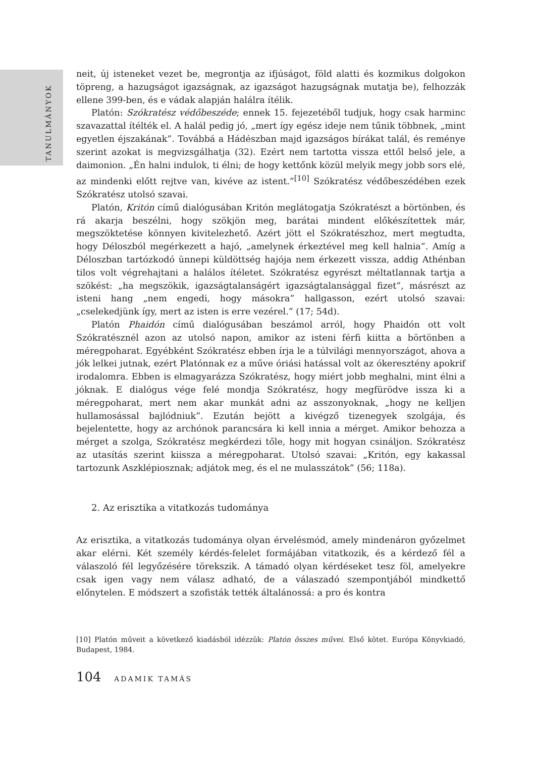TANULMÁNYOK
neit, új isteneket vezet be, megrontja az ifjúságot, föld alatti és kozmikus dolgokon töpreng, a hazugságot igazságnak, az igazságot hazugságnak mutatja be), felhozzák ellene 399-ben, és e vádak alapján halálra ítélik.
Platón: Szókratész védőbeszéde; ennek 15. fejezetéből tudjuk, hogy csak harminc szavazattal ítélték el. A halál pedig jó, „mert így egész ideje nem tűnik többnek, „mint egyetlen éjszakának”. Továbbá a Hádészban majd igazságos bírákat talál, és reménye szerint azokat is megvizsgálhatja (32). Ezért nem tartotta vissza ettől belső jele, a daimonion. „Én halni indulok, ti élni; de hogy kettőnk közül melyik megy jobb sors elé, az mindenki előtt rejtve van, kivéve az istent.”<sup>[10]</sup> Szókratész védőbeszédében ezek Szókratész utolsó szavai.
Platón, Kritón című dialógusában Kritón meglátogatja Szókratészt a börtönben, és rá akarja beszélni, hogy szökjön meg, barátai mindent előkészítettek már, megszöktetése könnyen kivitelezhető. Azért jött el Szókratészhoz, mert megtudta, hogy Déloszból megérkezett a hajó, „amelynek érkeztével meg kell halnia”. Amíg a Déloszban tartózkodó ünnepi küldöttség hajója nem érkezett vissza, addig Athénban tilos volt végrehajtani a halálos ítéletet. Szókratész egyrészt méltatlannak tartja a szökést: „ha megszökik, igazságtalanságért igazságtalansággal fizet”, másrészt az isteni hang „nem engedi, hogy másokra” hallgasson, ezért utolsó szavai: „cselekedjünk így, mert az isten is erre vezérel.” (17; 54d).
Platón Phaidón című dialógusában beszámol arról, hogy Phaidón ott volt Szókratésznél azon az utolsó napon, amikor az isteni férfi kiitta a börtönben a méregpoharat. Egyébként Szókratész ebben írja le a túlvilági mennyországot, ahova a jók lelkei jutnak, ezért Platónnak ez a műve óriási hatással volt az ókeresztény apokrif irodalomra. Ebben is elmagyarázza Szókratész, hogy miért jobb meghalni, mint élni a jóknak. E dialógus vége felé mondja Szókratész, hogy megfürödve issza ki a méregpoharat, mert nem akar munkát adni az asszonyoknak, „hogy ne kelljen hullamosással bajlódniuk”. Ezután bejött a kivégző tizenegyek szolgája, és bejelentette, hogy az archónok parancsára ki kell innia a mérget. Amikor behozza a mérget a szolga, Szókratész megkérdezi tőle, hogy mit hogyan csináljon. Szókratész az utasítás szerint kiissza a méregpoharat. Utolsó szavai: „Kritón, egy kakassal tartozunk Aszklépiosznak; adjátok meg, és el ne mulasszátok” (56; 118a).
2. Az erisztika a vitatkozás tudománya
Az erisztika, a vitatkozás tudománya olyan érvelésmód, amely mindenáron győzelmet akar elérni. Két személy kérdés-felelet formájában vitatkozik, és a kérdező fél a válaszoló fél legyőzésére törekszik. A támadó olyan kérdéseket tesz föl, amelyekre csak igen vagy nem válasz adható, de a válaszadó szempontjából mindkettő előnytelen. E módszert a szofisták tették általánossá: a pro és kontra
[10] Platón műveit a következő kiadásból idézzük: Platón összes művei. Első kötet. Európa Könyvkiadó, Budapest, 1984.
104 ADAMIK TAMÁS